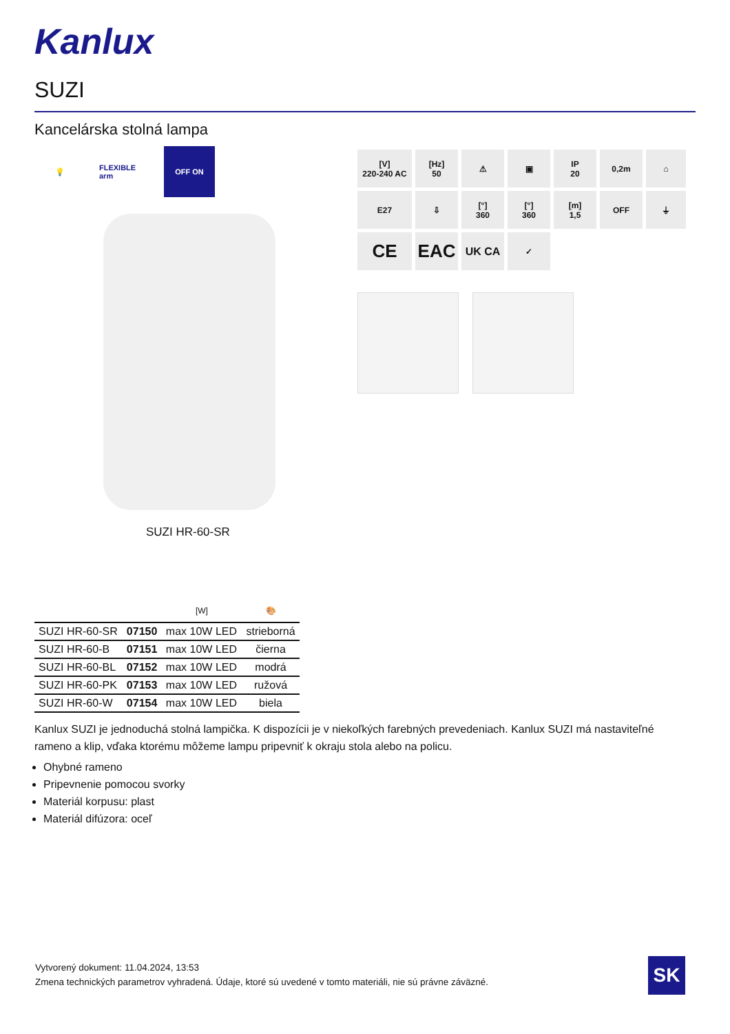Kanlux
SUZI
Kancelárska stolná lampa
💡 FLEXIBLE arm
OFF ON
SUZI HR-60-SR
[V]
220-240 AC
[Hz]
50
⚠
▣
IP
20
0,2m
⌂
E27
⇩
[°]
360
[°]
360
[m]
1,5
OFF
⏚
CE
EAC
UK CA
✓
| | | [W] | 🎨 |
| --- | --- | --- | --- |
| SUZI HR-60-SR | 07150 | max 10W LED | strieborná |
| SUZI HR-60-B | 07151 | max 10W LED | čierna |
| SUZI HR-60-BL | 07152 | max 10W LED | modrá |
| SUZI HR-60-PK | 07153 | max 10W LED | ružová |
| SUZI HR-60-W | 07154 | max 10W LED | biela |
Kanlux SUZI je jednoduchá stolná lampička. K dispozícii je v niekoľkých farebných prevedeniach. Kanlux SUZI má nastaviteľné rameno a klip, vďaka ktorému môžeme lampu pripevniť k okraju stola alebo na policu.
Ohybné rameno
Pripevnenie pomocou svorky
Materiál korpusu: plast
Materiál difúzora: oceľ
Vytvorený dokument: 11.04.2024, 13:53
Zmena technických parametrov vyhradená. Údaje, ktoré sú uvedené v tomto materiáli, nie sú právne záväzné.
SK